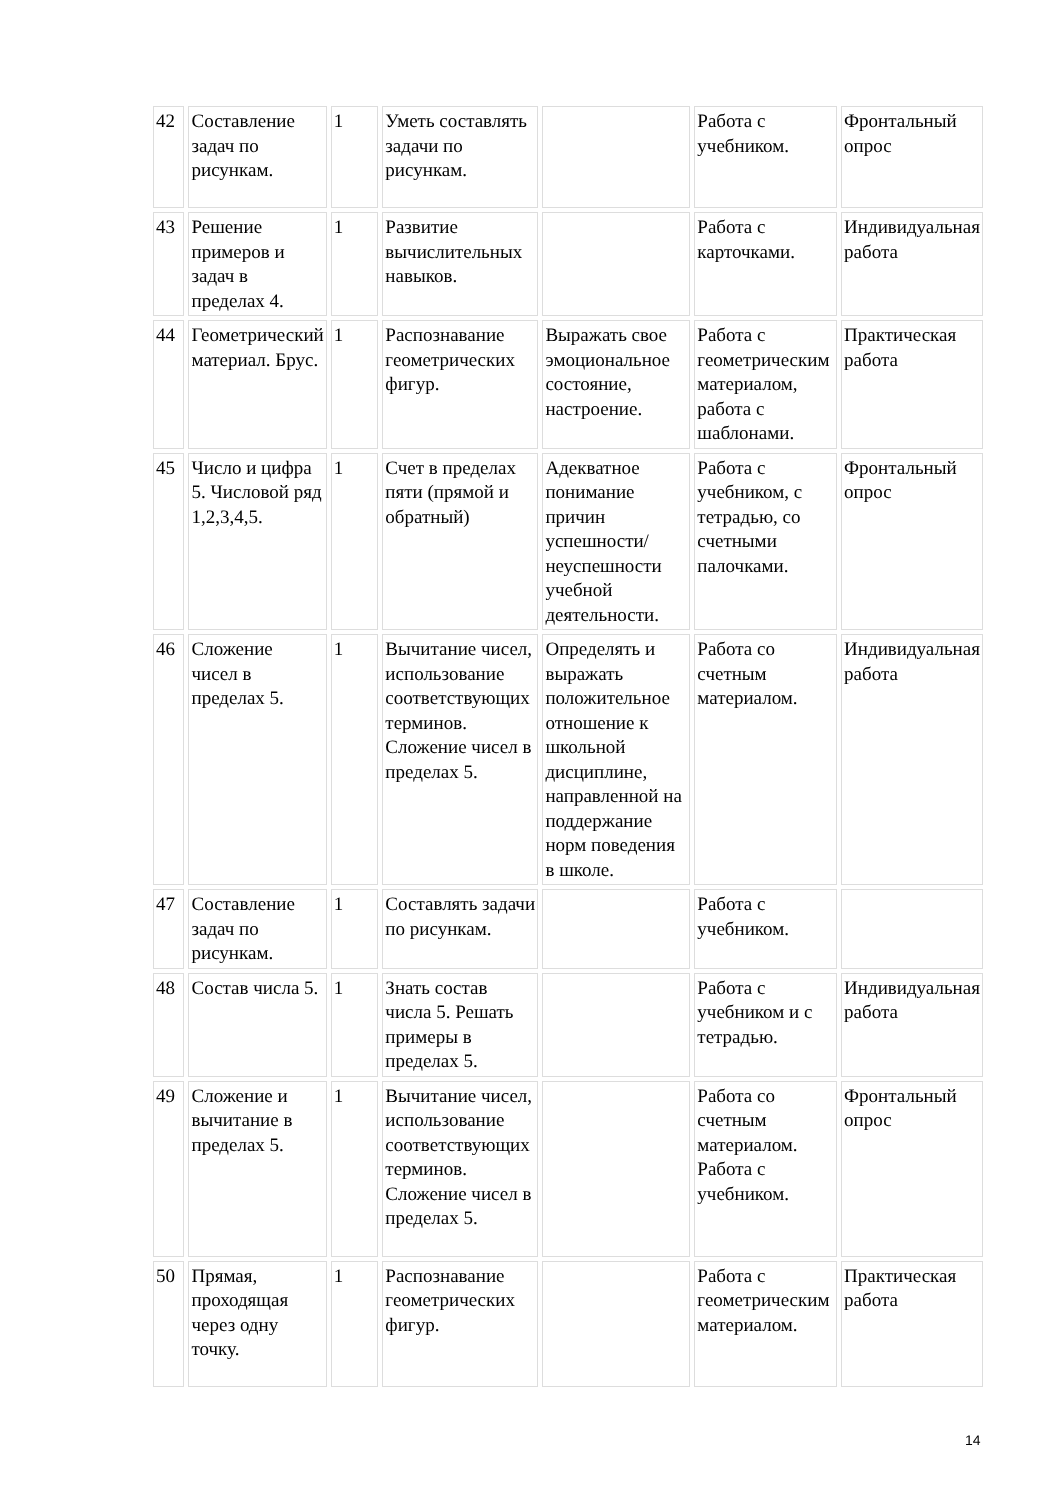| 42 | Составление задач по рисункам. | 1 | Уметь составлять задачи по рисункам. | | Работа с учебником. | Фронтальный опрос |
| 43 | Решение примеров и задач в пределах 4. | 1 | Развитие вычислительных навыков. | | Работа с карточками. | Индивидуальная работа |
| 44 | Геометрический материал. Брус. | 1 | Распознавание геометрических фигур. | Выражать свое эмоциональное состояние, настроение. | Работа с геометрическим материалом, работа с шаблонами. | Практическая работа |
| 45 | Число и цифра 5. Числовой ряд 1,2,3,4,5. | 1 | Счет в пределах пяти (прямой и обратный) | Адекватное понимание причин успешности/ неуспешности учебной деятельности. | Работа с учебником, с тетрадью, со счетными палочками. | Фронтальный опрос |
| 46 | Сложение чисел в пределах 5. | 1 | Вычитание чисел, использование соответствующих терминов. Сложение чисел в пределах 5. | Определять и выражать положительное отношение к школьной дисциплине, направленной на поддержание норм поведения в школе. | Работа со счетным материалом. | Индивидуальная работа |
| 47 | Составление задач по рисункам. | 1 | Составлять задачи по рисункам. | | Работа с учебником. | |
| 48 | Состав числа 5. | 1 | Знать состав числа 5. Решать примеры в пределах 5. | | Работа с учебником и с тетрадью. | Индивидуальная работа |
| 49 | Сложение и вычитание в пределах 5. | 1 | Вычитание чисел, использование соответствующих терминов. Сложение чисел в пределах 5. | | Работа со счетным материалом. Работа с учебником. | Фронтальный опрос |
| 50 | Прямая, проходящая через одну точку. | 1 | Распознавание геометрических фигур. | | Работа с геометрическим материалом. | Практическая работа |
14